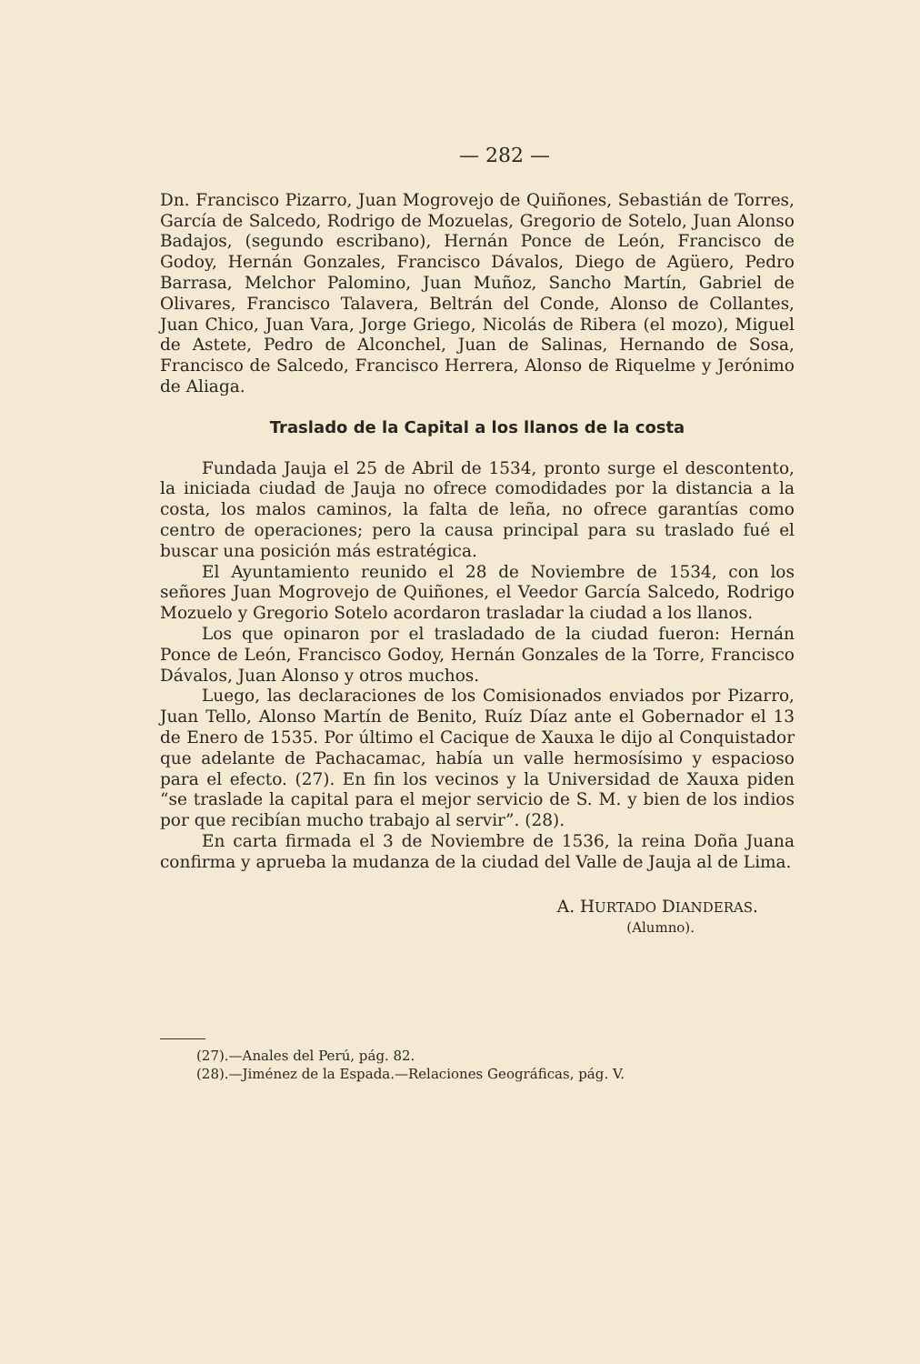— 282 —
Dn. Francisco Pizarro, Juan Mogrovejo de Quiñones, Sebastián de Torres, García de Salcedo, Rodrigo de Mozuelas, Gregorio de Sotelo, Juan Alonso Badajos, (segundo escribano), Hernán Ponce de León, Francisco de Godoy, Hernán Gonzales, Francisco Dávalos, Diego de Agüero, Pedro Barrasa, Melchor Palomino, Juan Muñoz, Sancho Martín, Gabriel de Olivares, Francisco Talavera, Beltrán del Conde, Alonso de Collantes, Juan Chico, Juan Vara, Jorge Griego, Nicolás de Ribera (el mozo), Miguel de Astete, Pedro de Alconchel, Juan de Salinas, Hernando de Sosa, Francisco de Salcedo, Francisco Herrera, Alonso de Riquelme y Jerónimo de Aliaga.
Traslado de la Capital a los llanos de la costa
Fundada Jauja el 25 de Abril de 1534, pronto surge el descontento, la iniciada ciudad de Jauja no ofrece comodidades por la distancia a la costa, los malos caminos, la falta de leña, no ofrece garantías como centro de operaciones; pero la causa principal para su traslado fué el buscar una posición más estratégica.
El Ayuntamiento reunido el 28 de Noviembre de 1534, con los señores Juan Mogrovejo de Quiñones, el Veedor García Salcedo, Rodrigo Mozuelo y Gregorio Sotelo acordaron trasladar la ciudad a los llanos.
Los que opinaron por el trasladado de la ciudad fueron: Hernán Ponce de León, Francisco Godoy, Hernán Gonzales de la Torre, Francisco Dávalos, Juan Alonso y otros muchos.
Luego, las declaraciones de los Comisionados enviados por Pizarro, Juan Tello, Alonso Martín de Benito, Ruíz Díaz ante el Gobernador el 13 de Enero de 1535. Por último el Cacique de Xauxa le dijo al Conquistador que adelante de Pachacamac, había un valle hermosísimo y espacioso para el efecto. (27). En fin los vecinos y la Universidad de Xauxa piden “se traslade la capital para el mejor servicio de S. M. y bien de los indios por que recibían mucho trabajo al servir”. (28).
En carta firmada el 3 de Noviembre de 1536, la reina Doña Juana confirma y aprueba la mudanza de la ciudad del Valle de Jauja al de Lima.
A. HURTADO DIANDERAS.
(Alumno).
(27).—Anales del Perú, pág. 82.
(28).—Jiménez de la Espada.—Relaciones Geográficas, pág. V.